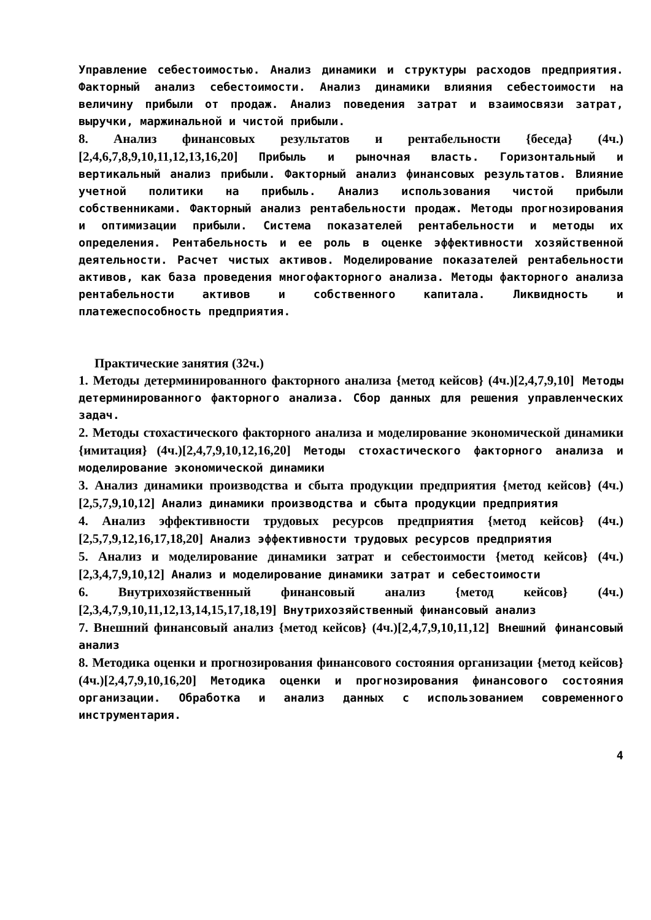Управление себестоимостью. Анализ динамики и структуры расходов предприятия. Факторный анализ себестоимости. Анализ динамики влияния себестоимости на величину прибыли от продаж. Анализ поведения затрат и взаимосвязи затрат, выручки, маржинальной и чистой прибыли.
8. Анализ финансовых результатов и рентабельности {беседа} (4ч.)[2,4,6,7,8,9,10,11,12,13,16,20] Прибыль и рыночная власть. Горизонтальный и вертикальный анализ прибыли. Факторный анализ финансовых результатов. Влияние учетной политики на прибыль. Анализ использования чистой прибыли собственниками. Факторный анализ рентабельности продаж. Методы прогнозирования и оптимизации прибыли. Система показателей рентабельности и методы их определения. Рентабельность и ее роль в оценке эффективности хозяйственной деятельности. Расчет чистых активов. Моделирование показателей рентабельности активов, как база проведения многофакторного анализа. Методы факторного анализа рентабельности активов и собственного капитала. Ликвидность и платежеспособность предприятия.
Практические занятия (32ч.)
1. Методы детерминированного факторного анализа {метод кейсов} (4ч.)[2,4,7,9,10] Методы детерминированного факторного анализа. Сбор данных для решения управленческих задач.
2. Методы стохастического факторного анализа и моделирование экономической динамики {имитация} (4ч.)[2,4,7,9,10,12,16,20] Методы стохастического факторного анализа и моделирование экономической динамики
3. Анализ динамики производства и сбыта продукции предприятия {метод кейсов} (4ч.)[2,5,7,9,10,12] Анализ динамики производства и сбыта продукции предприятия
4. Анализ эффективности трудовых ресурсов предприятия {метод кейсов} (4ч.)[2,5,7,9,12,16,17,18,20] Анализ эффективности трудовых ресурсов предприятия
5. Анализ и моделирование динамики затрат и себестоимости {метод кейсов} (4ч.)[2,3,4,7,9,10,12] Анализ и моделирование динамики затрат и себестоимости
6. Внутрихозяйственный финансовый анализ {метод кейсов} (4ч.)[2,3,4,7,9,10,11,12,13,14,15,17,18,19] Внутрихозяйственный финансовый анализ
7. Внешний финансовый анализ {метод кейсов} (4ч.)[2,4,7,9,10,11,12] Внешний финансовый анализ
8. Методика оценки и прогнозирования финансового состояния организации {метод кейсов} (4ч.)[2,4,7,9,10,16,20] Методика оценки и прогнозирования финансового состояния организации. Обработка и анализ данных с использованием современного инструментария.
4